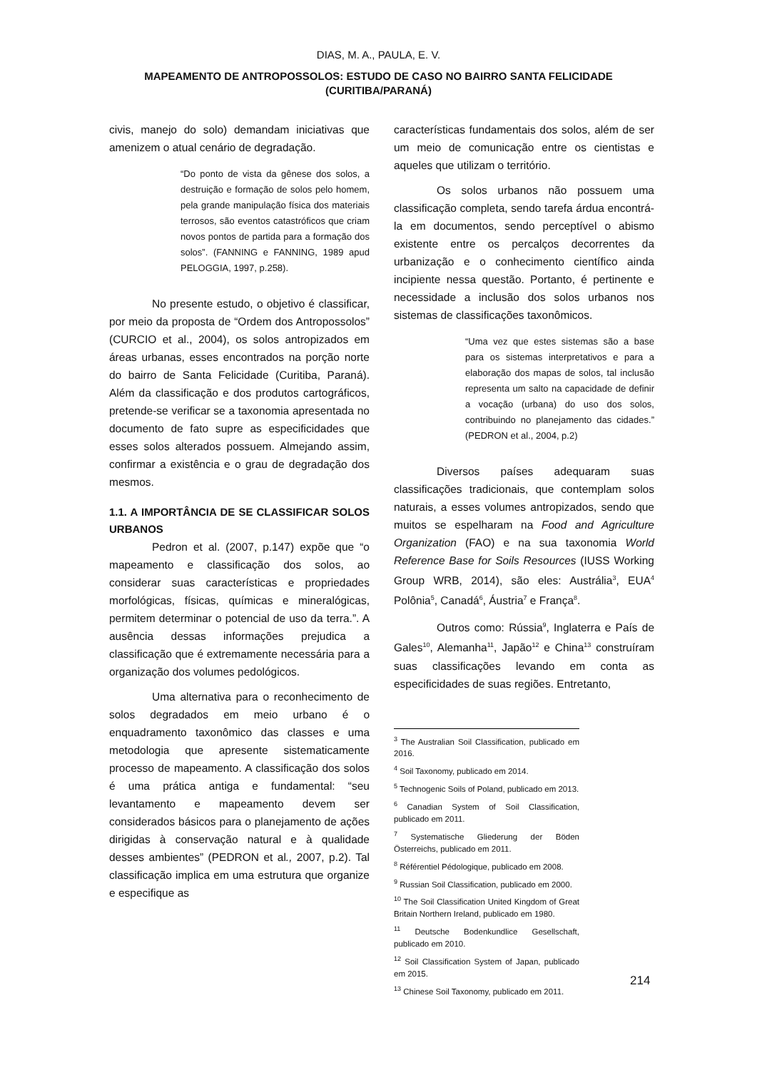DIAS, M. A., PAULA, E. V.
MAPEAMENTO DE ANTROPOSSOLOS: ESTUDO DE CASO NO BAIRRO SANTA FELICIDADE (CURITIBA/PARANÁ)
civis, manejo do solo) demandam iniciativas que amenizem o atual cenário de degradação.
“Do ponto de vista da gênese dos solos, a destruição e formação de solos pelo homem, pela grande manipulação física dos materiais terrosos, são eventos catastróficos que criam novos pontos de partida para a formação dos solos”. (FANNING e FANNING, 1989 apud PELOGGIA, 1997, p.258).
No presente estudo, o objetivo é classificar, por meio da proposta de “Ordem dos Antropossolos” (CURCIO et al., 2004), os solos antropizados em áreas urbanas, esses encontrados na porção norte do bairro de Santa Felicidade (Curitiba, Paraná). Além da classificação e dos produtos cartográficos, pretende-se verificar se a taxonomia apresentada no documento de fato supre as especificidades que esses solos alterados possuem. Almejando assim, confirmar a existência e o grau de degradação dos mesmos.
1.1. A IMPORTÂNCIA DE SE CLASSIFICAR SOLOS URBANOS
Pedron et al. (2007, p.147) expõe que “o mapeamento e classificação dos solos, ao considerar suas características e propriedades morfológicas, físicas, químicas e mineralógicas, permitem determinar o potencial de uso da terra.”. A ausência dessas informações prejudica a classificação que é extremamente necessária para a organização dos volumes pedológicos.
Uma alternativa para o reconhecimento de solos degradados em meio urbano é o enquadramento taxonômico das classes e uma metodologia que apresente sistematicamente processo de mapeamento. A classificação dos solos é uma prática antiga e fundamental: “seu levantamento e mapeamento devem ser considerados básicos para o planejamento de ações dirigidas à conservação natural e à qualidade desses ambientes” (PEDRON et al., 2007, p.2). Tal classificação implica em uma estrutura que organize e especifique as
características fundamentais dos solos, além de ser um meio de comunicação entre os cientistas e aqueles que utilizam o território.
Os solos urbanos não possuem uma classificação completa, sendo tarefa árdua encontrá-la em documentos, sendo perceptível o abismo existente entre os percalços decorrentes da urbanização e o conhecimento científico ainda incipiente nessa questão. Portanto, é pertinente e necessidade a inclusão dos solos urbanos nos sistemas de classificações taxonômicos.
“Uma vez que estes sistemas são a base para os sistemas interpretativos e para a elaboração dos mapas de solos, tal inclusão representa um salto na capacidade de definir a vocação (urbana) do uso dos solos, contribuindo no planejamento das cidades.” (PEDRON et al., 2004, p.2)
Diversos países adequaram suas classificações tradicionais, que contemplam solos naturais, a esses volumes antropizados, sendo que muitos se espelharam na Food and Agriculture Organization (FAO) e na sua taxonomia World Reference Base for Soils Resources (IUSS Working Group WRB, 2014), são eles: Austrália<sup>3</sup>, EUA<sup>4</sup> Polônia<sup>5</sup>, Canadá<sup>6</sup>, Áustria<sup>7</sup> e França<sup>8</sup>.
Outros como: Rússia<sup>9</sup>, Inglaterra e País de Gales<sup>10</sup>, Alemanha<sup>11</sup>, Japão<sup>12</sup> e China<sup>13</sup> construíram suas classificações levando em conta as especificidades de suas regiões. Entretanto,
<sup>3</sup> The Australian Soil Classification, publicado em 2016.
<sup>4</sup> Soil Taxonomy, publicado em 2014.
<sup>5</sup> Technogenic Soils of Poland, publicado em 2013.
<sup>6</sup> Canadian System of Soil Classification, publicado em 2011.
<sup>7</sup> Systematische Gliederung der Böden Österreichs, publicado em 2011.
<sup>8</sup> Référentiel Pédologique, publicado em 2008.
<sup>9</sup> Russian Soil Classification, publicado em 2000.
<sup>10</sup> The Soil Classification United Kingdom of Great Britain Northern Ireland, publicado em 1980.
<sup>11</sup> Deutsche Bodenkundlice Gesellschaft, publicado em 2010.
<sup>12</sup> Soil Classification System of Japan, publicado em 2015.
<sup>13</sup> Chinese Soil Taxonomy, publicado em 2011.
214